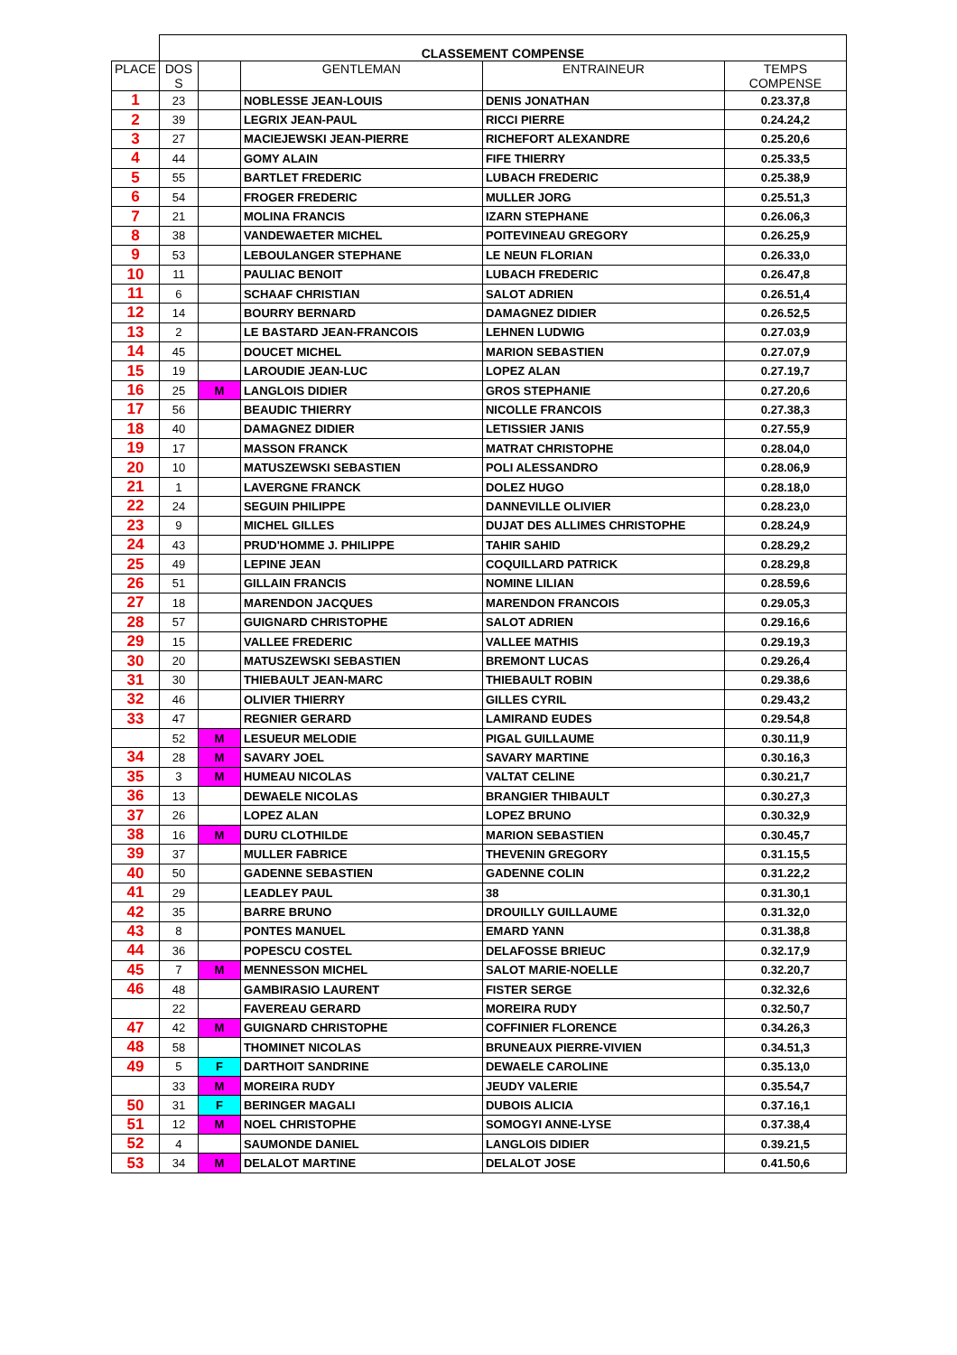| | CLASSEMENT COMPENSE | | | | |
| PLACE | DOS S | | GENTLEMAN | ENTRAINEUR | TEMPS COMPENSE |
| 1 | 23 | | NOBLESSE JEAN-LOUIS | DENIS JONATHAN | 0.23.37,8 |
| 2 | 39 | | LEGRIX JEAN-PAUL | RICCI PIERRE | 0.24.24,2 |
| 3 | 27 | | MACIEJEWSKI JEAN-PIERRE | RICHEFORT ALEXANDRE | 0.25.20,6 |
| 4 | 44 | | GOMY ALAIN | FIFE THIERRY | 0.25.33,5 |
| 5 | 55 | | BARTLET FREDERIC | LUBACH FREDERIC | 0.25.38,9 |
| 6 | 54 | | FROGER FREDERIC | MULLER JORG | 0.25.51,3 |
| 7 | 21 | | MOLINA FRANCIS | IZARN STEPHANE | 0.26.06,3 |
| 8 | 38 | | VANDEWAETER MICHEL | POITEVINEAU GREGORY | 0.26.25,9 |
| 9 | 53 | | LEBOULANGER STEPHANE | LE NEUN FLORIAN | 0.26.33,0 |
| 10 | 11 | | PAULIAC BENOIT | LUBACH FREDERIC | 0.26.47,8 |
| 11 | 6 | | SCHAAF CHRISTIAN | SALOT ADRIEN | 0.26.51,4 |
| 12 | 14 | | BOURRY BERNARD | DAMAGNEZ DIDIER | 0.26.52,5 |
| 13 | 2 | | LE BASTARD JEAN-FRANCOIS | LEHNEN LUDWIG | 0.27.03,9 |
| 14 | 45 | | DOUCET MICHEL | MARION SEBASTIEN | 0.27.07,9 |
| 15 | 19 | | LAROUDIE JEAN-LUC | LOPEZ ALAN | 0.27.19,7 |
| 16 | 25 | M | LANGLOIS DIDIER | GROS STEPHANIE | 0.27.20,6 |
| 17 | 56 | | BEAUDIC THIERRY | NICOLLE FRANCOIS | 0.27.38,3 |
| 18 | 40 | | DAMAGNEZ DIDIER | LETISSIER JANIS | 0.27.55,9 |
| 19 | 17 | | MASSON FRANCK | MATRAT CHRISTOPHE | 0.28.04,0 |
| 20 | 10 | | MATUSZEWSKI SEBASTIEN | POLI ALESSANDRO | 0.28.06,9 |
| 21 | 1 | | LAVERGNE FRANCK | DOLEZ HUGO | 0.28.18,0 |
| 22 | 24 | | SEGUIN PHILIPPE | DANNEVILLE OLIVIER | 0.28.23,0 |
| 23 | 9 | | MICHEL GILLES | DUJAT DES ALLIMES CHRISTOPHE | 0.28.24,9 |
| 24 | 43 | | PRUD'HOMME J. PHILIPPE | TAHIR SAHID | 0.28.29,2 |
| 25 | 49 | | LEPINE JEAN | COQUILLARD PATRICK | 0.28.29,8 |
| 26 | 51 | | GILLAIN FRANCIS | NOMINE LILIAN | 0.28.59,6 |
| 27 | 18 | | MARENDON JACQUES | MARENDON FRANCOIS | 0.29.05,3 |
| 28 | 57 | | GUIGNARD CHRISTOPHE | SALOT ADRIEN | 0.29.16,6 |
| 29 | 15 | | VALLEE FREDERIC | VALLEE MATHIS | 0.29.19,3 |
| 30 | 20 | | MATUSZEWSKI SEBASTIEN | BREMONT LUCAS | 0.29.26,4 |
| 31 | 30 | | THIEBAULT JEAN-MARC | THIEBAULT ROBIN | 0.29.38,6 |
| 32 | 46 | | OLIVIER THIERRY | GILLES CYRIL | 0.29.43,2 |
| 33 | 47 | | REGNIER GERARD | LAMIRAND EUDES | 0.29.54,8 |
| | 52 | M | LESUEUR MELODIE | PIGAL GUILLAUME | 0.30.11,9 |
| 34 | 28 | M | SAVARY JOEL | SAVARY MARTINE | 0.30.16,3 |
| 35 | 3 | M | HUMEAU NICOLAS | VALTAT CELINE | 0.30.21,7 |
| 36 | 13 | | DEWAELE NICOLAS | BRANGIER THIBAULT | 0.30.27,3 |
| 37 | 26 | | LOPEZ ALAN | LOPEZ BRUNO | 0.30.32,9 |
| 38 | 16 | M | DURU CLOTHILDE | MARION SEBASTIEN | 0.30.45,7 |
| 39 | 37 | | MULLER FABRICE | THEVENIN GREGORY | 0.31.15,5 |
| 40 | 50 | | GADENNE SEBASTIEN | GADENNE COLIN | 0.31.22,2 |
| 41 | 29 | | LEADLEY PAUL | 38 | 0.31.30,1 |
| 42 | 35 | | BARRE BRUNO | DROUILLY GUILLAUME | 0.31.32,0 |
| 43 | 8 | | PONTES MANUEL | EMARD YANN | 0.31.38,8 |
| 44 | 36 | | POPESCU COSTEL | DELAFOSSE BRIEUC | 0.32.17,9 |
| 45 | 7 | M | MENNESSON MICHEL | SALOT MARIE-NOELLE | 0.32.20,7 |
| 46 | 48 | | GAMBIRASIO LAURENT | FISTER SERGE | 0.32.32,6 |
| | 22 | | FAVEREAU GERARD | MOREIRA RUDY | 0.32.50,7 |
| 47 | 42 | M | GUIGNARD CHRISTOPHE | COFFINIER FLORENCE | 0.34.26,3 |
| 48 | 58 | | THOMINET NICOLAS | BRUNEAUX PIERRE-VIVIEN | 0.34.51,3 |
| 49 | 5 | F | DARTHOIT SANDRINE | DEWAELE CAROLINE | 0.35.13,0 |
| | 33 | M | MOREIRA RUDY | JEUDY VALERIE | 0.35.54,7 |
| 50 | 31 | F | BERINGER MAGALI | DUBOIS ALICIA | 0.37.16,1 |
| 51 | 12 | M | NOEL CHRISTOPHE | SOMOGYI ANNE-LYSE | 0.37.38,4 |
| 52 | 4 | | SAUMONDE DANIEL | LANGLOIS DIDIER | 0.39.21,5 |
| 53 | 34 | M | DELALOT MARTINE | DELALOT JOSE | 0.41.50,6 |